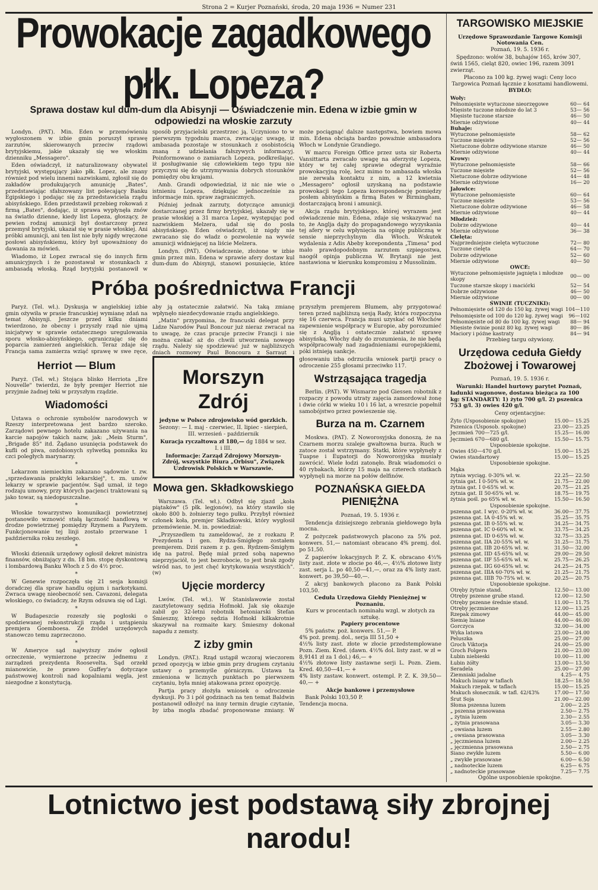Strona 2 = Kurjer Poznański, środa, 20 maja 1936 = Numer 231
Prowokacje zagadkowego płk. Lopeza?
Sprawa dostaw kul dum-dum dla Abisynji — Oświadczenie min. Edena w izbie gmin w odpowiedzi na włoskie zarzuty
Londyn. (PAT). Min. Eden w przemówieniu wygłoszonem w izbie gmin poruszył sprawę zarzutów, skierowanych przeciw rządowi brytyjskiemu, jakie ukazały się we włoskim dzienniku „Messagero".
Eden oświadczył, iż naturalizowany obywatel brytyjski, występujący jako płk. Lopez, ale znany również pod wielu innemi nazwiskami, zgłosił się do zakładów produkujących amunicję „Bates", przedstawiając sfałszowany list polecający Banku Egipskiego i podając się za przedstawiciela rządu abisyńskiego. Eden przedstawił przebieg rokowań z firmą „Bates", dodając, iż sprawa wypłynęła znów na światło dzienne, kiedy list Lopeza, głoszący, że pewien rodzaj amunicji był dostarczony przez przemysł brytyjski, ukazał się w prasie włoskiej. Ani próbki amunicji, ani ten list nie były nigdy wręczone posłowi abisyńskiemu, który był upoważniony do dawania za mówień.
Wiadomo, iż Lopez zwracał się do innych firm amunicyjnych i że pozostawał w stosunkach z ambasadą włoską. Rząd brytyjski postanowił w sposób przyjacielski przestrzec ją. Uczyniono to w pierwszym tygodniu marca, zwracając uwagę, iż ambasada pozostaje w stosunkach z osobistością znaną z udzielania fałszywych informacyj. Poinformowano o zamiarach Lopeza, podkreślając, iż posługiwanie się człowiekiem tego typu nie przyczyni się do utrzymywania dobrych stosunków pomiędzy obu krajami.
Amb. Grandi odpowiedział, iż nic nie wie o istnieniu Lopeza, dziękując jednocześnie za informacje min. spraw zagranicznych.
Później jednak zarzuty, dotyczące amunicji dostarczanej przez firmy brytyjskiej, ukazały się w prasie włoskiej a 31 marca Lopez, występując pod nazwiskiem Melzera, udał się do posła abisyńskiego. Eden oświadczył, iż nigdy nie zwracano się do władz o pozwolenie na wywóz amunicji widniejącej na liście Melzera.
Londyn. (PAT). Oświadczenie, złożone w izbie gmin przez min. Edena w sprawie afery dostaw kul dum-dum do Abisynji, stanowi posunięcie, które może pociągnąć dalsze następstwa, bowiem mowa min. Edena obciąża bardzo poważnie ambasadora Włoch w Londynie Grandiego.
W marcu Foreign Office przez usta sir Roberta Vansittarta zwracało uwagę na aferzystę Lopeza, który w tej całej sprawie odegrał wyraźnie prowokacyjną rolę, lecz mimo to ambasada włoska nie zerwała kontaktu z nim, a 12 kwietnia „Messagero" ogłosił uzyskaną na podstawie prowokacji tego Lopeza korespondencję pomiędzy posłem abisyńskim a firmą Bates w Birmingham, dostarczającą broni i amunicji.
Akcja rządu brytyjskiego, której wyrazem jest oświadczenie min. Edena, zdaje się wskazywać na to, że Anglja dąży do propagandowego wyzyskania tej afery w celu wpłynięcia na opinję publiczną w sensie nieprzychylnym dla Włoch. Wskutek wydalenia z Adis Abeby korepondenta „Timesa" pod mało prawdopodobnym zarzutem szpiegostwa, naogół opinja publiczna W. Brytanji nie jest nastawiona w kierunku kompromisu z Mussolinim.
Próba pośrednictwa Francji
Paryż. (Tel. wł.). Dyskusja w angielskiej izbie gmin ożywiła w prasie francuskiej wymianę zdań na temat Abisynji. Jeszcze przed kilku dniami twierdzono, że obecny i przyszły rząd nie ujmą inicjatywy w sprawie ostatecznego uregulowania sporu włosko-abisyńskiego, ograniczając się do poparcia zamierzeń angielskich. Teraz zdaje się Francja sama zamierza wziąć sprawę w swe ręce, aby ją ostatecznie załatwić. Na taką zmianę wpłynęło niezdecydowanie rządu angielskiego.
„Matin" przypomina, że francuski delegat przy Lidze Narodów Paul Boncour już nieraz zwracał na to uwagę, że czas pracuje przeciw Francji i nie można czekać aż do chwili utworzenia nowego rządu. Należy się spodziewać już w najbliższych dniach rozmowy Paul Boncoura z Sarraut i przyszłym premjerem Blumem, aby przygotować teren przed najbliższą sesją Rady, która rozpoczyna się 16 czerwca. Francja musi uzyskać od Włochów zapewnienie współpracy w Europie, aby porozumieć się z Anglją i ostatecznie załatwić sprawę abisyńską. Włochy dały do zrozumienia, że nie będą współpracowały nad zagadnieniami europejskiemi, póki istnieją sankcje.
Herriot — Blum
Paryż. (Tel. wł.) Stojąca blisko Herriota „Ere Nouvelle" twierdzi, że były premjer Herriot nie przyjmie żadnej teki w przyszłym rządzie.
Wiadomości
Ustawa o ochronie symbolów narodowych w Rzeszy interpretowana jest bardzo szeroko. Zarządowi pewnego hotelu zakazano używania na karcie napojów takich nazw, jak: „Mein Sturm", „Brigade 85" itd. Żądano usunięcia podstawek do kufli od piwa, ozdobionych sylwetką pomnika ku czci poległych marynarzy.
*
Lekarzom niemieckim zakazano sądownie t. zw. „sprzedawania praktyki lekarskiej", t. zn. umów lekarzy w sprawie pacjentów. Sąd uznał, iż tego rodzaju umowy, przy których pacjenci traktowani są jako towar, są niedopuszczalne.
*
Włoskie towarzystwo komunikacji powietrznej postanowiło wznowić stałą łączność handlową w drodze powietrznej pomiędzy Rzymem a Paryżem. Funkcjonowanie tej linji zostało przerwane 1 października roku zeszłego.
*
Włoski dziennik urzędowy ogłosił dekret ministra finansów, obniżający z dn. 18 bm. stopę dyskontową i lombardową Banku Włoch z 5 do 4½ proc.
*
W Genewie rozpoczęła się 21 sesja komisji doradczej dla spraw handlu opjum i narkotykami. Zwraca uwagę nieobecność sen. Cavazoni, delegata włoskiego, co świadczy, że Rzym odsuwa się od Ligi.
*
W Budapeszcie rozeszły się pogłoski o spodziewanej rekonstrukcji rządu i ustąpieniu premjera Goemboesa. Ze źródeł urzędowych stanowczo temu zaprzeczono.
*
W Ameryce sąd najwyższy znów ogłosił orzeczenie, wymierzone przeciw jednemu z zarządzeń prezydenta Roosevelta. Sąd orzekł mianowicie, że prawo Guffey'a dotyczące państwowej kontroli nad kopalniami węgla, jest niezgodne z konstytucją.
Morszyn Zdrój
jedyne w Polsce zdrojowisko wód gorzkich.
Sezony: — I. maj - czerwiec, II. lipiec - sierpień, III. wrzesień - październik
Kuracja ryczałtowa zł 180,— dg 1884 w sez. I. i III.
Informacje: Zarząd Zdrojowy Morszyn-Zdrój, wszystkie Biura „Orbisu", Związek Uzdrowisk Polskich w Warszawie.
Mowa gen. Składkowskiego
Warszawa. (Tel. wł.). Odbył się zjazd „koła piątaków" (5 płk. legjonów), na który stawiło się około 800 b. żołnierzy tego pułku. Przybył również członek koła, premjer Składkowski, który wygłosił przemówienie. M. in. powiedział:
„Przyszedłem tu zameldować, że z rozkazu P. Prezydenta i gen. Rydza-Śmigłego zostałem premjerem. Dziś razem z p. gen. Rydzem-Śmigłym idę na patrol. Będę miał przed sobą napewno nieprzyjaciół, to jest bezrobocie, to jest brak zgody wśród nas, to jest chęć krytykowania wszystkich". (w)
Ujęcie mordercy
Lwów. (Tel. wł.). W Stanisławowie został zasztyletowany sędzia Hofmokl. Jak się okazuje zabił go 32-letni robotnik betoniarski Stefan Śmieszny, którego sędzia Hofmokl kilkakrotnie skazywał na rozmaite kary. Śmieszny dokonał napadu z zemsty.
Z izby gmin
Londyn. (PAT.). Rząd ustąpił wczoraj wieczorem przed opozycją w izbie gmin przy drugiem czytaniu ustawy o przemyśle górniczym. Ustawa ta zmieniona w licznych punktach po pierwszem czytaniu, była mniej atakowana przez opozycję.
Partja pracy złożyła wniosek o odroczenie dyskusji. Po 3 i pół godzinach na ten temat Baldwin postanowił odłożyć na inny termin drugie czytanie, by izba mogła zbadać proponowane zmiany. W głosowaniu izba odrzuciła wniosek partji pracy o odroczenie 255 głosami przeciwko 117.
Wstrząsająca tragedja
Berlin. (PAT). W Wismarze pod Giessen robotnik z rozpaczy z powodu utraty zajęcia zamordował żonę i dwie córki w wieku 10 i 16 lat, a wreszcie popełnił samobójstwo przez powieszenie się.
Burza na m. Czarnem
Moskwa. (PAT). Z Noworosyjska donoszą, że na Czarnem morzu szaleje gwałtowna burza. Ruch w zatoce został wstrzymany. Statki, które wypłynęły z Tuapse i Eupatorji do Noworosyjska musiały zawrócić. Wiele łodzi zatonęło. Brak wiadomości o 40 rybakach, którzy 15 maja na czterech statkach wypłynęli na morze na połów delfinów.
POZNAŃSKA GIEŁDA PIENIĘŻNA
Poznań, 19. 5. 1936 r.
Tendencja dzisiejszego zebrania giełdowego była mocna.
Z pożyczek państwowych płacono za 5% poż. konwers. 51,— natomiast obracano 4% premj. dol. po 51,50.
Z papierów lokacyjnych P. Z. K. obracano 4½% listy zast. złote w złocie po 46,—, 4½% złotowe listy zast. serja L. po 40,50—41,—, oraz za 4% listy zast. konwert. po 39,50—40,—.
Z akcyj bankowych płacono za Bank Polski 103,50.
Ceduła Urzędowa Giełdy Pieniężnej w Poznaniu.
Kurs w procentach nominału wzgl. w złotych za sztukę.
Papiery procentowe
5% państw. poż. konwers. 51,— P.
4% poż. premj. dol., serja III 51,50 +
4½% listy zast. złote w złocie przedstemplowane Pozn. Ziem. Kred. (dawn. 4½% dol. listy zast. w zł = 8,9141 zł za 1 dol.) 46,— +
4½% złotowe listy zastawne serji L. Pozn. Ziem. Kred. 40,50—41,— +
4% listy zastaw. konwert. ostempl. P. Z. K. 39,50—40,— +
Akcje bankowe i przemysłowe
Bank Polski 103,50 P.
Tendencja mocna.
TARGOWISKO MIEJSKIE
Urzędowe Sprawozdanie Targowe Komisji Notowania Cen.
Poznań, 19. 5. 1936 r.
Spędzono: wołów 38, buhajów 165, krów 307, świń 1565, cieląt 820, owiec 196, razem 3091 zwierząt.
Płacono za 100 kg. żywej wagi: Ceny loco Targowica Poznań łącznie z kosztami handlowemi.
BYDŁO:
| Woły: | |
| Pełnomięsiste wytuczone nieorzęgowe | 60— 64 |
| Mięsiste tuczone młodsze do lat 3 | 53— 56 |
| Mięsiste tuczone starsze | 46— 50 |
| Miernie odżywione | 40— 44 |
| Buhaje: | |
| Wytuczone pełnomięsiste | 58— 62 |
| Tuczone mięsiste | 52— 56 |
| Nietuczone dobrze odżywione starsze | 46— 50 |
| Miernie odżywione | 40— 44 |
| Krowy: | |
| Wytuczone pełnomięsiste | 58— 66 |
| Tuczone mięsiste | 52— 56 |
| Nietuczone dobrze odżywione | 44— 48 |
| Miernie odżywione | 16— 20 |
| Jałowice: | |
| Wytuczone pełnomięsiste | 60— 64 |
| Tuczone mięsiste | 53— 56 |
| Nietuczone dobrze odżywione | 46— 58 |
| Miernie odżywione | 40— 44 |
| Młodzież: | |
| Dobrze odżywione | 40— 44 |
| Miernie odżywione | 36— 38 |
| Cielęta: | |
| Najprzedniejsze cielęta wytuczone | 72— 80 |
| Tuczone cielęta | 64— 70 |
| Dobrze odżywione | 52— 60 |
| Miernie odżywione | 40— 50 |
| OWCE: | |
| Wytuczone pełnomięsiste jagnięta i młodsze skopy | 00— 00 |
| Tuczone starsze skopy i maciórki | 52— 54 |
| Dobrze odżywione | 46— 50 |
| Miernie odżywione | 00— 00 |
| ŚWINIE (TUCZNIKI): | |
| Pełnomięsiste od 120 do 150 kg. żywej wagi | 104—110 |
| Pełnomięsiste od 100 do 120 kg. żywej wagi | 96—102 |
| Pełnomięsiste od 80 do 100 kg. żywej wagi | 88— 94 |
| Mięsiste świnie poniż 80 kg. żywej wagi | 80— 86 |
| Maciory i późne kastraty | 84— 94 |
Przebieg targu ożywiony.
Urzędowa ceduła Giełdy Zbożowej i Towarowej
Poznań, 19. 5. 1936 r.
Warunki: Handel hurtowy parytet Poznań, ładunki wagonowe, dostawa bieżąca za 100 kg: STANDARTY: 1) żyto 700 g/l. 2) pszenica 753 g/l. 3) owies 420 g/l.
Ceny orjentacyjne:
| Żyto (Usposobienie spokojne) | 15.00— 15.25 |
| Pszenica (Usposob. spokojne) | 23.00— 23.25 |
| Jęczmień 700—725 g/l. | 15.25— 16.00 |
| Jęczmień 670—680 g/l. | 15.50— 15.75 |
| Usposobienie spokojne. | |
| Owies 450—470 g/l. | 15.00— 15.25 |
| Owies standartowy | 15.00— 15.25 |
| Usposobienie spokojne. | |
| Mąka | |
| żytnia wyciąg. 0-30% wł. w. | 22.25— 22.50 |
| żytnia gat. I 0-50% wł. w. | 21.75— 22.00 |
| żytnia gat. I 0-65% wł. w. | 20.75— 21.25 |
| żytnia gat. II 50-65% wł. w. | 18.75— 19.75 |
| żytnia pośl. po 65% wł. w. | 15.50— 16.50 |
| Usposobienie spokojne. | |
| pszenna gat. I wyc. 0-20% wł. w. | 36.00— 37.75 |
| pszenna gat. IA 0-45% wł. w. | 35.25— 35.75 |
| pszenna gat. IB 0-55% wł. w. | 34.25— 34.75 |
| pszenna gat. IC 0-60% wł. w. | 33.75— 34.25 |
| pszenna gat. ID 0-65% wł. w. | 32.75— 33.25 |
| pszenna gat. IIA 20-55% wł. w. | 31.25— 31.75 |
| pszenna gat. IIB 20-65% wł. w. | 31.50— 32.00 |
| pszenna gat. IID 45-65% wł. w. | 29.00— 29.50 |
| pszenna gat. IIF 55-65% wł. w. | 25.75— 26.25 |
| pszenna gat. IIG 60-65% wł. w. | 24.25— 24.75 |
| pszenna gat. IIIA 60-70% wł. w. | 21.25— 21.75 |
| pszenna gat. IIIB 70-75% wł. w. | 20.25— 20.75 |
| Usposobienie spokojne. | |
| Otręby żytnie stand. | 12.50— 13.00 |
| Otręby pszenne grube stand. | 12.00— 12.50 |
| Otręby pszenne średnie stand. | 11.00— 11.75 |
| Otręby jęczmienne | 12.00— 13.25 |
| Rzepak zimowy | 44.00— 45.00 |
| Siemię lniane | 44.00— 46.00 |
| Gorczyca | 32.00— 34.00 |
| Wyka latowa | 23.00— 24.00 |
| Peluszka | 25.00— 27.00 |
| Groch Viktorja | 24.00— 25.00 |
| Groch Folgera | 21.00— 23.00 |
| Łubin niebieski | 10.00— 11.00 |
| Łubin żółty | 13.00— 13.50 |
| Seradela | 25.00— 27.00 |
| Ziemniaki jadalne | 4.25— 4.75 |
| Makuch lniany w taflach | 18.25— 18.50 |
| Makuch rzepak. w taflach | 15.00— 15.25 |
| Makuch słonecznik. w tafl. 42/43% | 17.00— 17.50 |
| Śrut Soja | 21.00— 22.00 |
| Słoma pszenna luzem | 2.00— 2.25 |
| „ pszenna prasowana | 2.50— 2.75 |
| „ żytnia luzem | 2.30— 2.55 |
| „ żytnia prasowana | 3.05— 3.30 |
| „ owsiana luzem | 2.55— 2.80 |
| „ owsiana prasowana | 3.05— 3.30 |
| „ jęczmienna luzem | 2.00— 2.25 |
| „ jęczmienna prasowana | 2.50— 2.75 |
| Siano zwykłe luzem | 5.50— 6.00 |
| „ zwykłe prasowane | 6.00— 6.50 |
| „ nadnoteckie luzem | 6.25— 6.75 |
| „ nadnoteckie prasowane | 7.25— 7.75 |
Ogólne usposobienie spokojne.
Lotnictwo jest podstawą siły zbrojnej narodu!